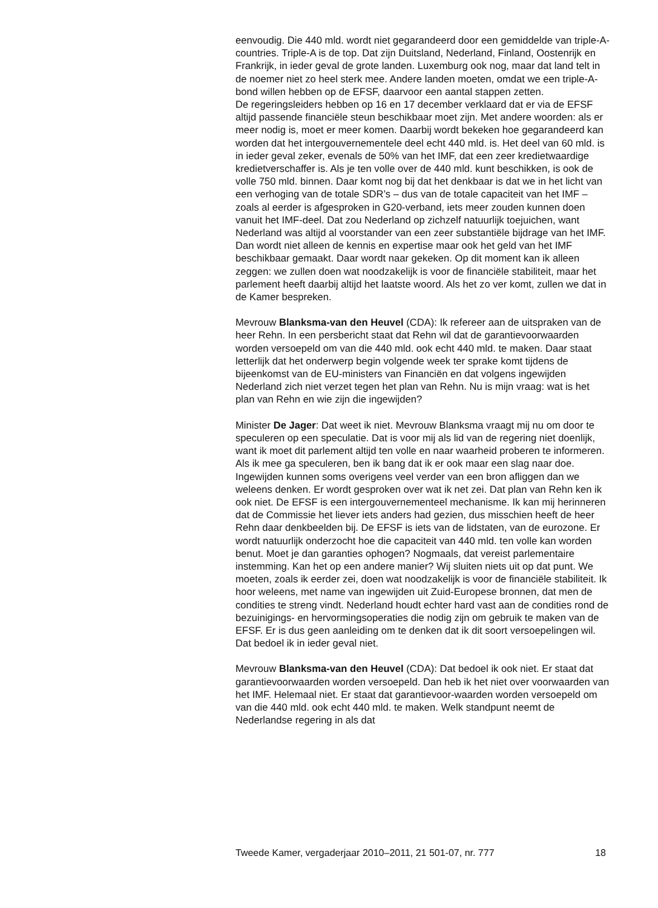eenvoudig. Die 440 mld. wordt niet gegarandeerd door een gemiddelde van triple-A-countries. Triple-A is de top. Dat zijn Duitsland, Nederland, Finland, Oostenrijk en Frankrijk, in ieder geval de grote landen. Luxemburg ook nog, maar dat land telt in de noemer niet zo heel sterk mee. Andere landen moeten, omdat we een triple-A-bond willen hebben op de EFSF, daarvoor een aantal stappen zetten.
De regeringsleiders hebben op 16 en 17 december verklaard dat er via de EFSF altijd passende financiële steun beschikbaar moet zijn. Met andere woorden: als er meer nodig is, moet er meer komen. Daarbij wordt bekeken hoe gegarandeerd kan worden dat het intergouvernementele deel echt 440 mld. is. Het deel van 60 mld. is in ieder geval zeker, evenals de 50% van het IMF, dat een zeer kredietwaardige kredietverschaffer is. Als je ten volle over de 440 mld. kunt beschikken, is ook de volle 750 mld. binnen. Daar komt nog bij dat het denkbaar is dat we in het licht van een verhoging van de totale SDR’s – dus van de totale capaciteit van het IMF – zoals al eerder is afgesproken in G20-verband, iets meer zouden kunnen doen vanuit het IMF-deel. Dat zou Nederland op zichzelf natuurlijk toejuichen, want Nederland was altijd al voorstander van een zeer substantiële bijdrage van het IMF. Dan wordt niet alleen de kennis en expertise maar ook het geld van het IMF beschikbaar gemaakt. Daar wordt naar gekeken. Op dit moment kan ik alleen zeggen: we zullen doen wat noodzakelijk is voor de financiële stabiliteit, maar het parlement heeft daarbij altijd het laatste woord. Als het zo ver komt, zullen we dat in de Kamer bespreken.
Mevrouw Blanksma-van den Heuvel (CDA): Ik refereer aan de uitspraken van de heer Rehn. In een persbericht staat dat Rehn wil dat de garantievoorwaarden worden versoepeld om van die 440 mld. ook echt 440 mld. te maken. Daar staat letterlijk dat het onderwerp begin volgende week ter sprake komt tijdens de bijeenkomst van de EU-ministers van Financiën en dat volgens ingewijden Nederland zich niet verzet tegen het plan van Rehn. Nu is mijn vraag: wat is het plan van Rehn en wie zijn die ingewijden?
Minister De Jager: Dat weet ik niet. Mevrouw Blanksma vraagt mij nu om door te speculeren op een speculatie. Dat is voor mij als lid van de regering niet doenlijk, want ik moet dit parlement altijd ten volle en naar waarheid proberen te informeren. Als ik mee ga speculeren, ben ik bang dat ik er ook maar een slag naar doe. Ingewijden kunnen soms overigens veel verder van een bron afliggen dan we weleens denken. Er wordt gesproken over wat ik net zei. Dat plan van Rehn ken ik ook niet. De EFSF is een intergouvernementeel mechanisme. Ik kan mij herinneren dat de Commissie het liever iets anders had gezien, dus misschien heeft de heer Rehn daar denkbeelden bij. De EFSF is iets van de lidstaten, van de eurozone. Er wordt natuurlijk onderzocht hoe die capaciteit van 440 mld. ten volle kan worden benut. Moet je dan garanties ophogen? Nogmaals, dat vereist parlementaire instemming. Kan het op een andere manier? Wij sluiten niets uit op dat punt. We moeten, zoals ik eerder zei, doen wat noodzakelijk is voor de financiële stabiliteit. Ik hoor weleens, met name van ingewijden uit Zuid-Europese bronnen, dat men de condities te streng vindt. Nederland houdt echter hard vast aan de condities rond de bezuinigings- en hervormingsoperaties die nodig zijn om gebruik te maken van de EFSF. Er is dus geen aanleiding om te denken dat ik dit soort versoepelingen wil. Dat bedoel ik in ieder geval niet.
Mevrouw Blanksma-van den Heuvel (CDA): Dat bedoel ik ook niet. Er staat dat garantievoorwaarden worden versoepeld. Dan heb ik het niet over voorwaarden van het IMF. Helemaal niet. Er staat dat garantievoor-waarden worden versoepeld om van die 440 mld. ook echt 440 mld. te maken. Welk standpunt neemt de Nederlandse regering in als dat
Tweede Kamer, vergaderjaar 2010–2011, 21 501-07, nr. 777 18